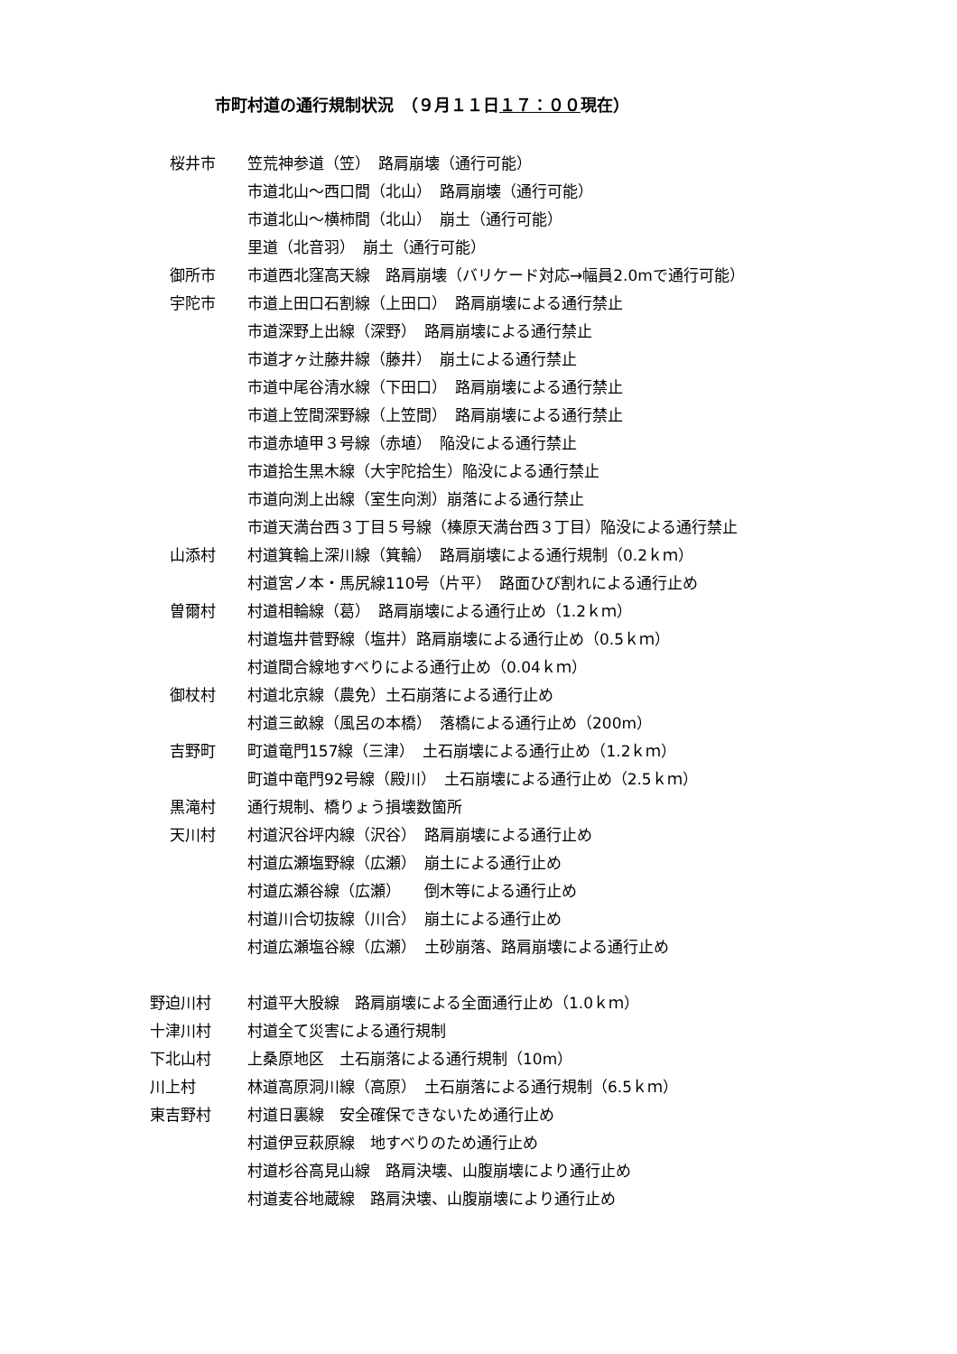市町村道の通行規制状況　（９月１１日１７：００現在）
桜井市 笠荒神参道（笠）　路肩崩壊（通行可能）
市道北山～西口間（北山）　路肩崩壊（通行可能）
市道北山～横柿間（北山）　崩土（通行可能）
里道（北音羽）　崩土（通行可能）
御所市 市道西北窪高天線　路肩崩壊（バリケード対応→幅員2.0mで通行可能）
宇陀市 市道上田口石割線（上田口）　路肩崩壊による通行禁止
市道深野上出線（深野）　路肩崩壊による通行禁止
市道才ヶ辻藤井線（藤井）　崩土による通行禁止
市道中尾谷清水線（下田口）　路肩崩壊による通行禁止
市道上笠間深野線（上笠間）　路肩崩壊による通行禁止
市道赤埴甲３号線（赤埴）　陥没による通行禁止
市道拾生黒木線（大宇陀拾生）陥没による通行禁止
市道向渕上出線（室生向渕）崩落による通行禁止
市道天満台西３丁目５号線（榛原天満台西３丁目）陥没による通行禁止
山添村 村道箕輪上深川線（箕輪）　路肩崩壊による通行規制（0.2ｋｍ）
村道宮ノ本・馬尻線110号（片平）　路面ひび割れによる通行止め
曽爾村 村道相輪線（葛）　路肩崩壊による通行止め（1.2ｋｍ）
村道塩井菅野線（塩井）路肩崩壊による通行止め（0.5ｋｍ）
村道間合線地すべりによる通行止め（0.04ｋｍ）
御杖村 村道北京線（農免）土石崩落による通行止め
村道三畝線（風呂の本橋）　落橋による通行止め（200m）
吉野町 町道竜門157線（三津）　土石崩壊による通行止め（1.2ｋｍ）
町道中竜門92号線（殿川）　土石崩壊による通行止め（2.5ｋｍ）
黒滝村 通行規制、橋りょう損壊数箇所
天川村 村道沢谷坪内線（沢谷）　路肩崩壊による通行止め
村道広瀬塩野線（広瀬）　崩土による通行止め
村道広瀬谷線（広瀬）　　倒木等による通行止め
村道川合切抜線（川合）　崩土による通行止め
村道広瀬塩谷線（広瀬）　土砂崩落、路肩崩壊による通行止め
野迫川村 村道平大股線　路肩崩壊による全面通行止め（1.0ｋｍ）
十津川村 村道全て災害による通行規制
下北山村 上桑原地区　土石崩落による通行規制（10m）
川上村 林道高原洞川線（高原）　土石崩落による通行規制（6.5ｋｍ）
東吉野村 村道日裏線　安全確保できないため通行止め
村道伊豆萩原線　地すべりのため通行止め
村道杉谷高見山線　路肩決壊、山腹崩壊により通行止め
村道麦谷地蔵線　路肩決壊、山腹崩壊により通行止め